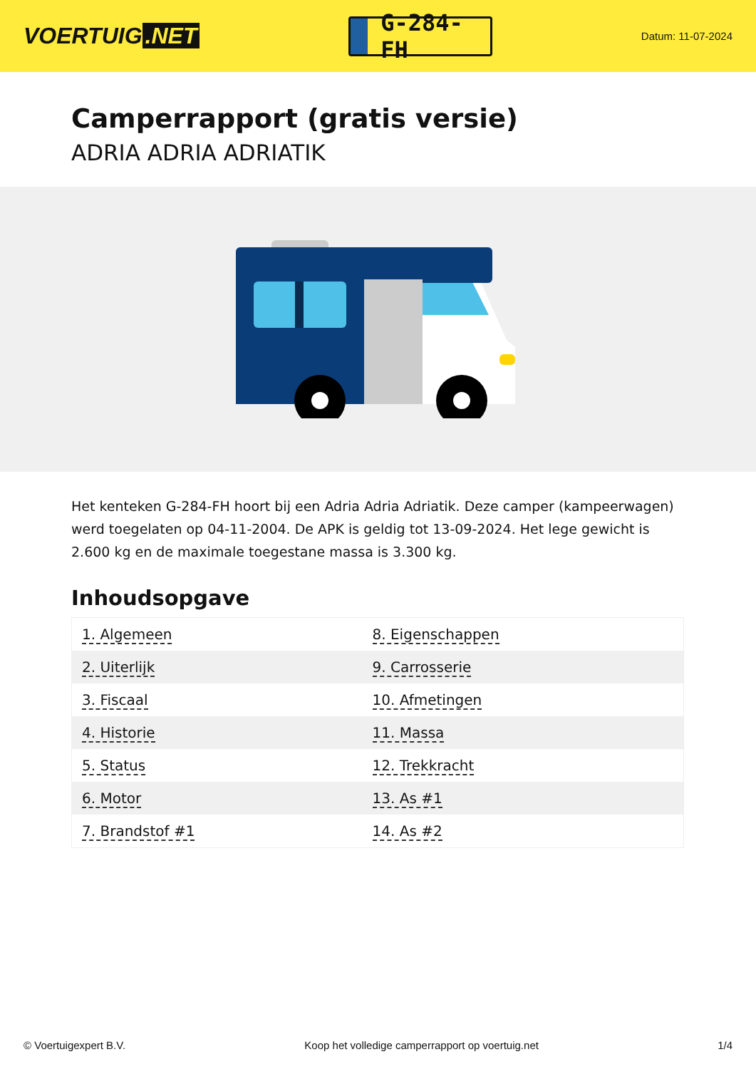VOERTUIG.NET
G-284-FH
Datum: 11-07-2024
Camperrapport (gratis versie)
ADRIA ADRIA ADRIATIK
Het kenteken G-284-FH hoort bij een Adria Adria Adriatik. Deze camper (kampeerwagen) werd toegelaten op 04-11-2004. De APK is geldig tot 13-09-2024. Het lege gewicht is 2.600 kg en de maximale toegestane massa is 3.300 kg.
Inhoudsopgave
| 1. Algemeen | 8. Eigenschappen |
| 2. Uiterlijk | 9. Carrosserie |
| 3. Fiscaal | 10. Afmetingen |
| 4. Historie | 11. Massa |
| 5. Status | 12. Trekkracht |
| 6. Motor | 13. As #1 |
| 7. Brandstof #1 | 14. As #2 |
© Voertuigexpert B.V. Koop het volledige camperrapport op voertuig.net 1/4